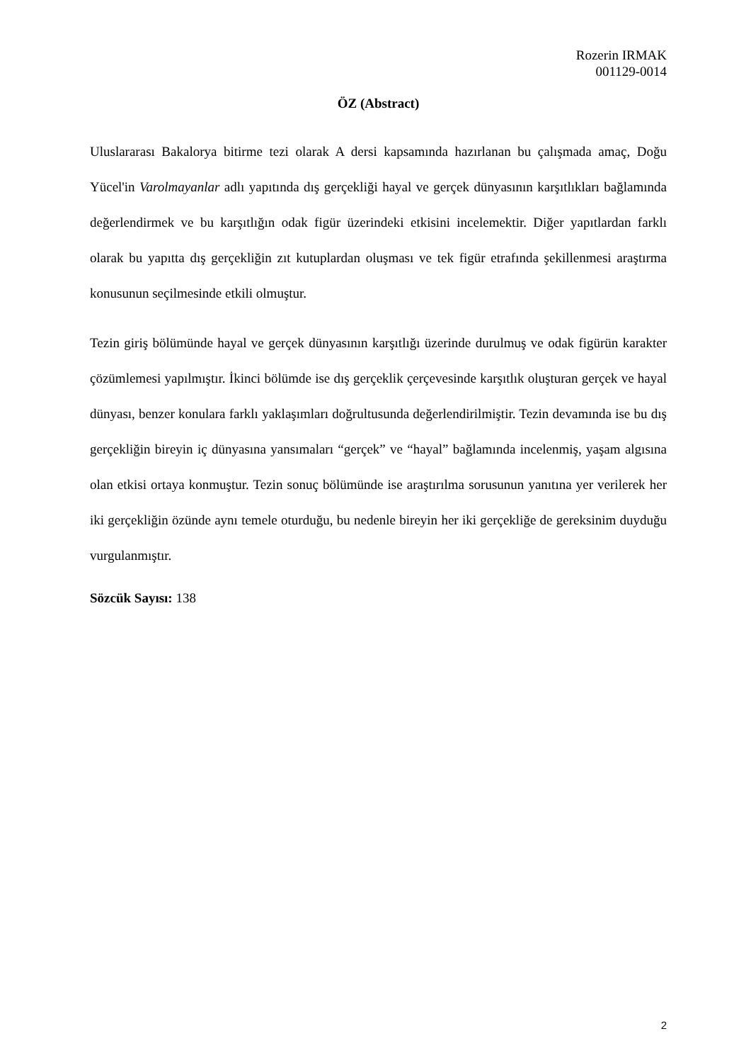Rozerin IRMAK
001129-0014
ÖZ (Abstract)
Uluslararası Bakalorya bitirme tezi olarak A dersi kapsamında hazırlanan bu çalışmada amaç, Doğu Yücel'in Varolmayanlar adlı yapıtında dış gerçekliği hayal ve gerçek dünyasının karşıtlıkları bağlamında değerlendirmek ve bu karşıtlığın odak figür üzerindeki etkisini incelemektir. Diğer yapıtlardan farklı olarak bu yapıtta dış gerçekliğin zıt kutuplardan oluşması ve tek figür etrafında şekillenmesi araştırma konusunun seçilmesinde etkili olmuştur.
Tezin giriş bölümünde hayal ve gerçek dünyasının karşıtlığı üzerinde durulmuş ve odak figürün karakter çözümlemesi yapılmıştır. İkinci bölümde ise dış gerçeklik çerçevesinde karşıtlık oluşturan gerçek ve hayal dünyası, benzer konulara farklı yaklaşımları doğrultusunda değerlendirilmiştir. Tezin devamında ise bu dış gerçekliğin bireyin iç dünyasına yansımaları “gerçek” ve “hayal” bağlamında incelenmiş, yaşam algısına olan etkisi ortaya konmuştur. Tezin sonuç bölümünde ise araştırılma sorusunun yanıtına yer verilerek her iki gerçekliğin özünde aynı temele oturduğu, bu nedenle bireyin her iki gerçekliğe de gereksinim duyduğu vurgulanmıştır.
Sözcük Sayısı: 138
2